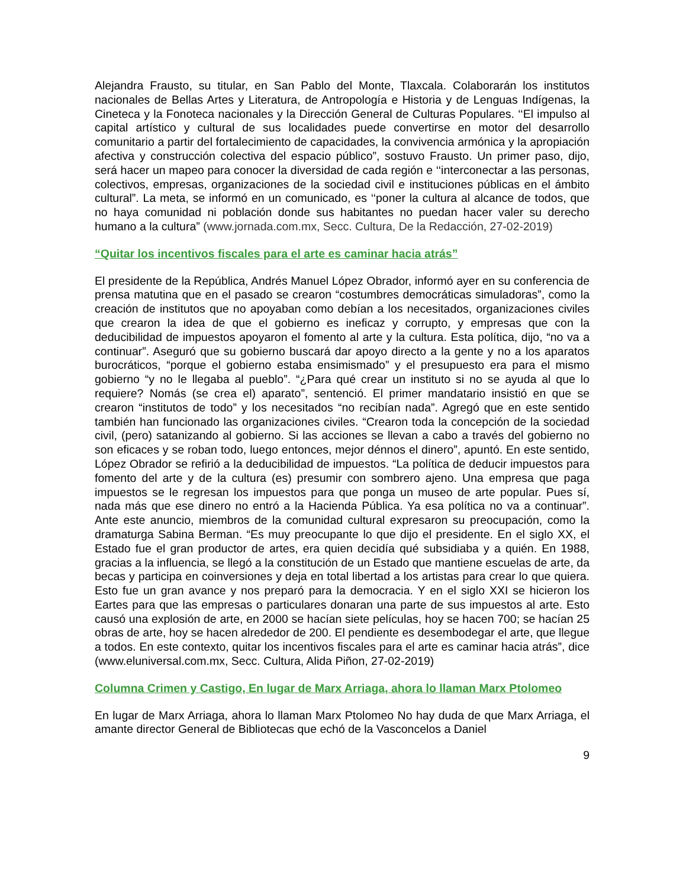Alejandra Frausto, su titular, en San Pablo del Monte, Tlaxcala. Colaborarán los institutos nacionales de Bellas Artes y Literatura, de Antropología e Historia y de Lenguas Indígenas, la Cineteca y la Fonoteca nacionales y la Dirección General de Culturas Populares. ‘‘El impulso al capital artístico y cultural de sus localidades puede convertirse en motor del desarrollo comunitario a partir del fortalecimiento de capacidades, la convivencia armónica y la apropiación afectiva y construcción colectiva del espacio público”, sostuvo Frausto. Un primer paso, dijo, será hacer un mapeo para conocer la diversidad de cada región e ‘‘interconectar a las personas, colectivos, empresas, organizaciones de la sociedad civil e instituciones públicas en el ámbito cultural”. La meta, se informó en un comunicado, es ‘‘poner la cultura al alcance de todos, que no haya comunidad ni población donde sus habitantes no puedan hacer valer su derecho humano a la cultura” (www.jornada.com.mx, Secc. Cultura, De la Redacción, 27-02-2019)
“Quitar los incentivos fiscales para el arte es caminar hacia atrás”
El presidente de la República, Andrés Manuel López Obrador, informó ayer en su conferencia de prensa matutina que en el pasado se crearon “costumbres democráticas simuladoras”, como la creación de institutos que no apoyaban como debían a los necesitados, organizaciones civiles que crearon la idea de que el gobierno es ineficaz y corrupto, y empresas que con la deducibilidad de impuestos apoyaron el fomento al arte y la cultura. Esta política, dijo, “no va a continuar”. Aseguró que su gobierno buscará dar apoyo directo a la gente y no a los aparatos burocráticos, “porque el gobierno estaba ensimismado” y el presupuesto era para el mismo gobierno “y no le llegaba al pueblo”. “¿Para qué crear un instituto si no se ayuda al que lo requiere? Nomás (se crea el) aparato”, sentenció. El primer mandatario insistió en que se crearon “institutos de todo” y los necesitados “no recibían nada”. Agregó que en este sentido también han funcionado las organizaciones civiles. “Crearon toda la concepción de la sociedad civil, (pero) satanizando al gobierno. Si las acciones se llevan a cabo a través del gobierno no son eficaces y se roban todo, luego entonces, mejor dénnos el dinero”, apuntó. En este sentido, López Obrador se refirió a la deducibilidad de impuestos. “La política de deducir impuestos para fomento del arte y de la cultura (es) presumir con sombrero ajeno. Una empresa que paga impuestos se le regresan los impuestos para que ponga un museo de arte popular. Pues sí, nada más que ese dinero no entró a la Hacienda Pública. Ya esa política no va a continuar”. Ante este anuncio, miembros de la comunidad cultural expresaron su preocupación, como la dramaturga Sabina Berman. “Es muy preocupante lo que dijo el presidente. En el siglo XX, el Estado fue el gran productor de artes, era quien decidía qué subsidiaba y a quién. En 1988, gracias a la influencia, se llegó a la constitución de un Estado que mantiene escuelas de arte, da becas y participa en coinversiones y deja en total libertad a los artistas para crear lo que quiera. Esto fue un gran avance y nos preparó para la democracia. Y en el siglo XXI se hicieron los Eartes para que las empresas o particulares donaran una parte de sus impuestos al arte. Esto causó una explosión de arte, en 2000 se hacían siete películas, hoy se hacen 700; se hacían 25 obras de arte, hoy se hacen alrededor de 200. El pendiente es desembodegar el arte, que llegue a todos. En este contexto, quitar los incentivos fiscales para el arte es caminar hacia atrás”, dice (www.eluniversal.com.mx, Secc. Cultura, Alida Piñon, 27-02-2019)
Columna Crimen y Castigo, En lugar de Marx Arriaga, ahora lo llaman Marx Ptolomeo
En lugar de Marx Arriaga, ahora lo llaman Marx Ptolomeo No hay duda de que Marx Arriaga, el amante director General de Bibliotecas que echó de la Vasconcelos a Daniel
9